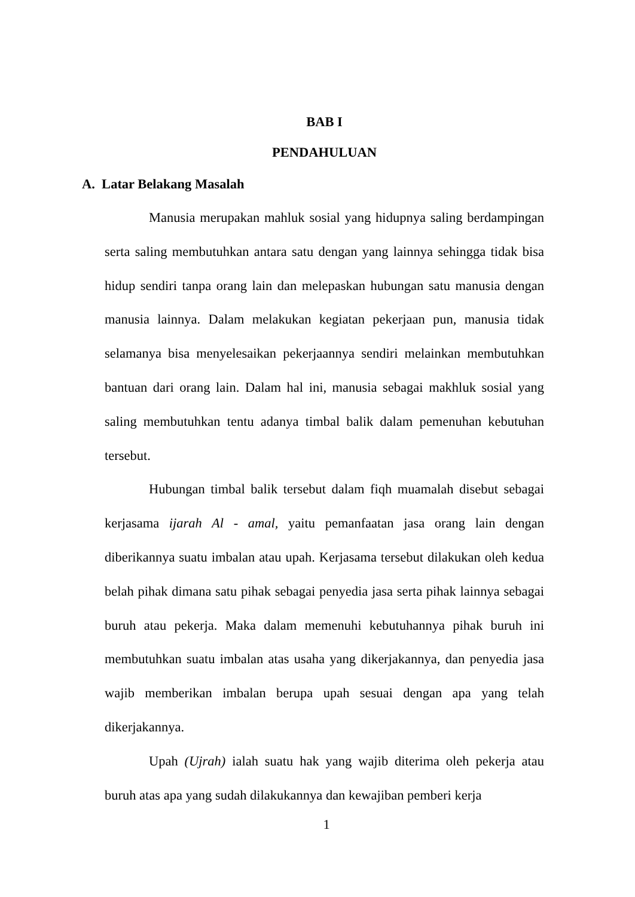BAB I
PENDAHULUAN
A. Latar Belakang Masalah
Manusia merupakan mahluk sosial yang hidupnya saling berdampingan serta saling membutuhkan antara satu dengan yang lainnya sehingga tidak bisa hidup sendiri tanpa orang lain dan melepaskan hubungan satu manusia dengan manusia lainnya. Dalam melakukan kegiatan pekerjaan pun, manusia tidak selamanya bisa menyelesaikan pekerjaannya sendiri melainkan membutuhkan bantuan dari orang lain. Dalam hal ini, manusia sebagai makhluk sosial yang saling membutuhkan tentu adanya timbal balik dalam pemenuhan kebutuhan tersebut.
Hubungan timbal balik tersebut dalam fiqh muamalah disebut sebagai kerjasama ijarah Al - amal, yaitu pemanfaatan jasa orang lain dengan diberikannya suatu imbalan atau upah. Kerjasama tersebut dilakukan oleh kedua belah pihak dimana satu pihak sebagai penyedia jasa serta pihak lainnya sebagai buruh atau pekerja. Maka dalam memenuhi kebutuhannya pihak buruh ini membutuhkan suatu imbalan atas usaha yang dikerjakannya, dan penyedia jasa wajib memberikan imbalan berupa upah sesuai dengan apa yang telah dikerjakannya.
Upah (Ujrah) ialah suatu hak yang wajib diterima oleh pekerja atau buruh atas apa yang sudah dilakukannya dan kewajiban pemberi kerja
1